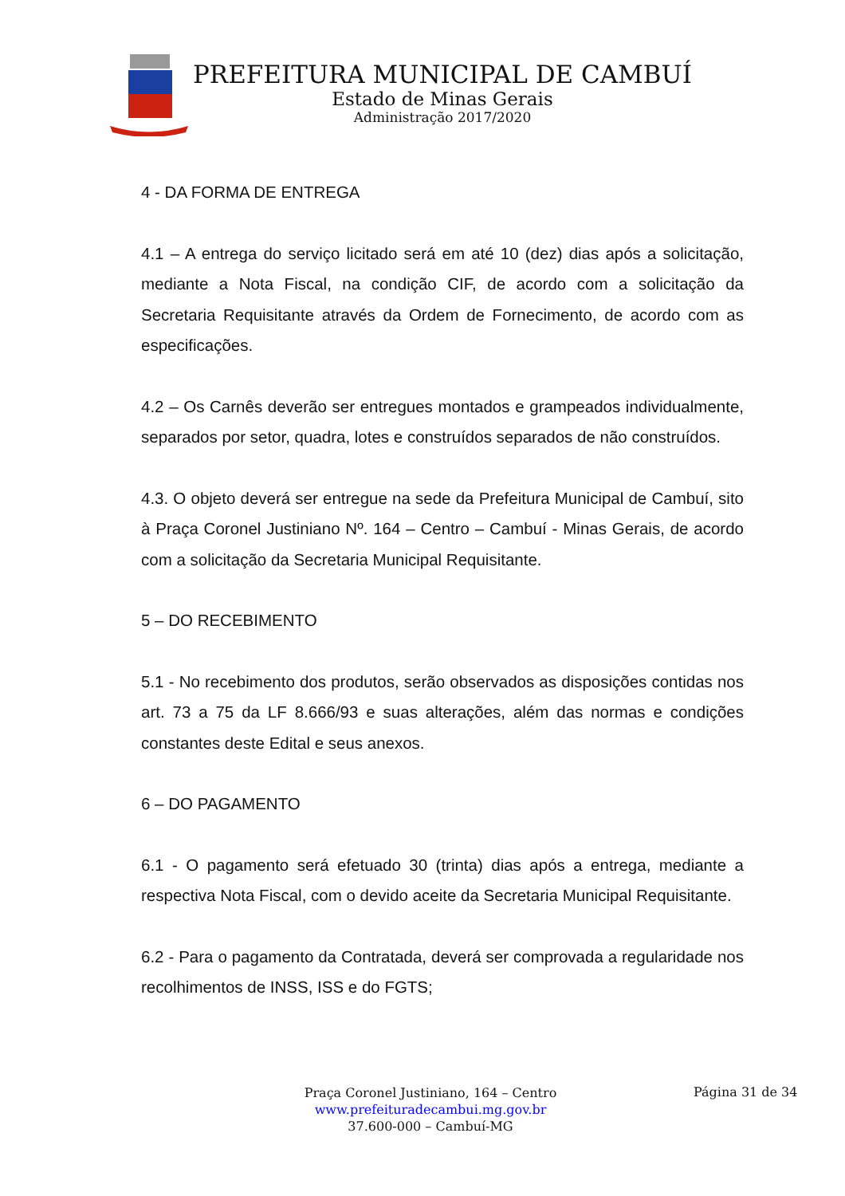PREFEITURA MUNICIPAL DE CAMBUÍ
Estado de Minas Gerais
Administração 2017/2020
4 - DA FORMA DE ENTREGA
4.1 – A entrega do serviço licitado será em até 10 (dez) dias após a solicitação, mediante a Nota Fiscal, na condição CIF, de acordo com a solicitação da Secretaria Requisitante através da Ordem de Fornecimento, de acordo com as especificações.
4.2 – Os Carnês deverão ser entregues montados e grampeados individualmente, separados por setor, quadra, lotes e construídos separados de não construídos.
4.3. O objeto deverá ser entregue na sede da Prefeitura Municipal de Cambuí, sito à Praça Coronel Justiniano Nº. 164 – Centro – Cambuí - Minas Gerais, de acordo com a solicitação da Secretaria Municipal Requisitante.
5 – DO RECEBIMENTO
5.1 - No recebimento dos produtos, serão observados as disposições contidas nos art. 73 a 75 da LF 8.666/93 e suas alterações, além das normas e condições constantes deste Edital e seus anexos.
6 – DO PAGAMENTO
6.1 - O pagamento será efetuado 30 (trinta) dias após a entrega, mediante a respectiva Nota Fiscal, com o devido aceite da Secretaria Municipal Requisitante.
6.2 - Para o pagamento da Contratada, deverá ser comprovada a regularidade nos recolhimentos de INSS, ISS e do FGTS;
Praça Coronel Justiniano, 164 – Centro
www.prefeituradecambui.mg.gov.br
37.600-000 – Cambuí-MG
Página 31 de 34